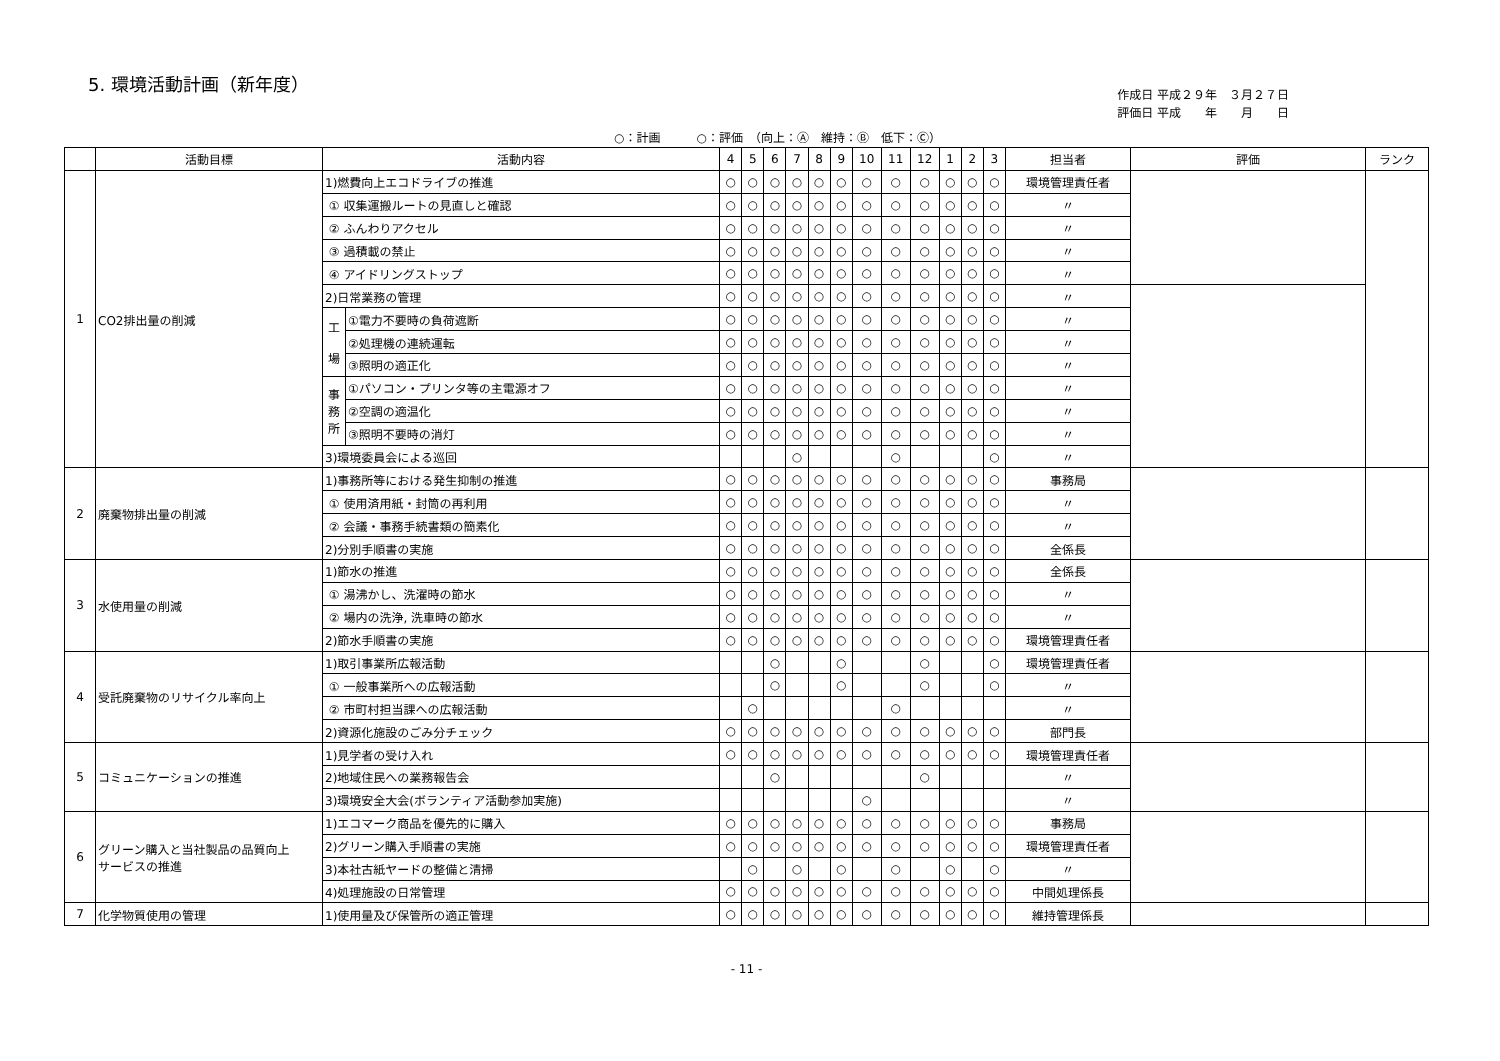5. 環境活動計画（新年度）
作成日 平成２９年　３月２７日
評価日 平成　　年　　月　　日
○：計画　　　○：評価　（向上：Ⓐ　維持：Ⓑ　低下：Ⓒ）
| | 活動目標 | 活動内容 | | 4 | 5 | 6 | 7 | 8 | 9 | 10 | 11 | 12 | 1 | 2 | 3 | 担当者 | 評価 | ランク |
| --- | --- | --- | --- | --- | --- | --- | --- | --- | --- | --- | --- | --- | --- | --- | --- | --- | --- | --- |
| 1 | CO2排出量の削減 | 1)燃費向上エコドライブの推進 | | ○ | ○ | ○ | ○ | ○ | ○ | ○ | ○ | ○ | ○ | ○ | ○ | 環境管理責任者 | | |
| | | ① 収集運搬ルートの見直しと確認 | | ○ | ○ | ○ | ○ | ○ | ○ | ○ | ○ | ○ | ○ | ○ | ○ | 〃 | | |
| | | ② ふんわりアクセル | | ○ | ○ | ○ | ○ | ○ | ○ | ○ | ○ | ○ | ○ | ○ | ○ | 〃 | | |
| | | ③ 過積載の禁止 | | ○ | ○ | ○ | ○ | ○ | ○ | ○ | ○ | ○ | ○ | ○ | ○ | 〃 | | |
| | | ④ アイドリングストップ | | ○ | ○ | ○ | ○ | ○ | ○ | ○ | ○ | ○ | ○ | ○ | ○ | 〃 | | |
| | | 2)日常業務の管理 | | ○ | ○ | ○ | ○ | ○ | ○ | ○ | ○ | ○ | ○ | ○ | ○ | 〃 | | |
| | | 工 場 | ①電力不要時の負荷遮断 | ○ | ○ | ○ | ○ | ○ | ○ | ○ | ○ | ○ | ○ | ○ | ○ | 〃 | | |
| | | | ②処理機の連続運転 | ○ | ○ | ○ | ○ | ○ | ○ | ○ | ○ | ○ | ○ | ○ | ○ | 〃 | | |
| | | | ③照明の適正化 | ○ | ○ | ○ | ○ | ○ | ○ | ○ | ○ | ○ | ○ | ○ | ○ | 〃 | | |
| | | 事 務 所 | ①パソコン・プリンタ等の主電源オフ | ○ | ○ | ○ | ○ | ○ | ○ | ○ | ○ | ○ | ○ | ○ | ○ | 〃 | | |
| | | | ②空調の適温化 | ○ | ○ | ○ | ○ | ○ | ○ | ○ | ○ | ○ | ○ | ○ | ○ | 〃 | | |
| | | | ③照明不要時の消灯 | ○ | ○ | ○ | ○ | ○ | ○ | ○ | ○ | ○ | ○ | ○ | ○ | 〃 | | |
| | | 3)環境委員会による巡回 | | | | | ○ | | | | ○ | | | | ○ | 〃 | | |
| 2 | 廃棄物排出量の削減 | 1)事務所等における発生抑制の推進 | | ○ | ○ | ○ | ○ | ○ | ○ | ○ | ○ | ○ | ○ | ○ | ○ | 事務局 | | |
| | | ① 使用済用紙・封筒の再利用 | | ○ | ○ | ○ | ○ | ○ | ○ | ○ | ○ | ○ | ○ | ○ | ○ | 〃 | | |
| | | ② 会議・事務手続書類の簡素化 | | ○ | ○ | ○ | ○ | ○ | ○ | ○ | ○ | ○ | ○ | ○ | ○ | 〃 | | |
| | | 2)分別手順書の実施 | | ○ | ○ | ○ | ○ | ○ | ○ | ○ | ○ | ○ | ○ | ○ | ○ | 全係長 | | |
| 3 | 水使用量の削減 | 1)節水の推進 | | ○ | ○ | ○ | ○ | ○ | ○ | ○ | ○ | ○ | ○ | ○ | ○ | 全係長 | | |
| | | ① 湯沸かし、洗濯時の節水 | | ○ | ○ | ○ | ○ | ○ | ○ | ○ | ○ | ○ | ○ | ○ | ○ | 〃 | | |
| | | ② 場内の洗浄, 洗車時の節水 | | ○ | ○ | ○ | ○ | ○ | ○ | ○ | ○ | ○ | ○ | ○ | ○ | 〃 | | |
| | | 2)節水手順書の実施 | | ○ | ○ | ○ | ○ | ○ | ○ | ○ | ○ | ○ | ○ | ○ | ○ | 環境管理責任者 | | |
| 4 | 受託廃棄物のリサイクル率向上 | 1)取引事業所広報活動 | | | | ○ | | | ○ | | | ○ | | | ○ | 環境管理責任者 | | |
| | | ① 一般事業所への広報活動 | | | | ○ | | | ○ | | | ○ | | | ○ | 〃 | | |
| | | ② 市町村担当課への広報活動 | | | ○ | | | | | | ○ | | | | | 〃 | | |
| | | 2)資源化施設のごみ分チェック | | ○ | ○ | ○ | ○ | ○ | ○ | ○ | ○ | ○ | ○ | ○ | ○ | 部門長 | | |
| 5 | コミュニケーションの推進 | 1)見学者の受け入れ | | ○ | ○ | ○ | ○ | ○ | ○ | ○ | ○ | ○ | ○ | ○ | ○ | 環境管理責任者 | | |
| | | 2)地域住民への業務報告会 | | | | ○ | | | | | | ○ | | | | 〃 | | |
| | | 3)環境安全大会(ボランティア活動参加実施) | | | | | | | | ○ | | | | | | 〃 | | |
| 6 | グリーン購入と当社製品の品質向上 サービスの推進 | 1)エコマーク商品を優先的に購入 | | ○ | ○ | ○ | ○ | ○ | ○ | ○ | ○ | ○ | ○ | ○ | ○ | 事務局 | | |
| | | 2)グリーン購入手順書の実施 | | ○ | ○ | ○ | ○ | ○ | ○ | ○ | ○ | ○ | ○ | ○ | ○ | 環境管理責任者 | | |
| | | 3)本社古紙ヤードの整備と清掃 | | | ○ | | ○ | | ○ | | ○ | | ○ | | ○ | 〃 | | |
| | | 4)処理施設の日常管理 | | ○ | ○ | ○ | ○ | ○ | ○ | ○ | ○ | ○ | ○ | ○ | ○ | 中間処理係長 | | |
| 7 | 化学物質使用の管理 | 1)使用量及び保管所の適正管理 | | ○ | ○ | ○ | ○ | ○ | ○ | ○ | ○ | ○ | ○ | ○ | ○ | 維持管理係長 | | |
- 11 -